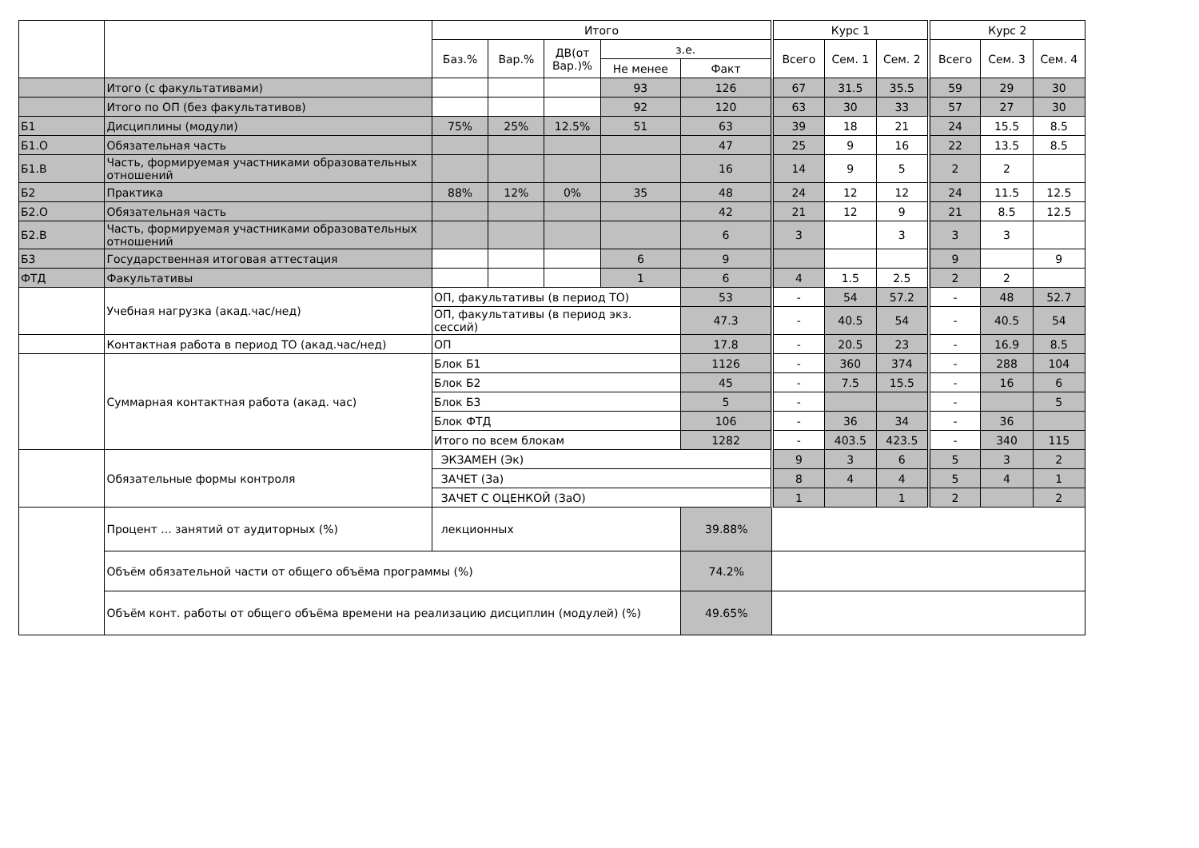| | | Итого | | | | | Курс 1 | | | Курс 2 | | |
| --- | --- | --- | --- | --- | --- | --- | --- | --- | --- | --- | --- | --- |
| | | Баз.% | Вар.% | ДВ(от Вар.)% | з.е. | | Всего | Сем. 1 | Сем. 2 | Всего | Сем. 3 | Сем. 4 |
| | | | | | Не менее | Факт | | | | | | |
| | Итого (с факультативами) | | | | 93 | 126 | 67 | 31.5 | 35.5 | 59 | 29 | 30 |
| | Итого по ОП (без факультативов) | | | | 92 | 120 | 63 | 30 | 33 | 57 | 27 | 30 |
| Б1 | Дисциплины (модули) | 75% | 25% | 12.5% | 51 | 63 | 39 | 18 | 21 | 24 | 15.5 | 8.5 |
| Б1.О | Обязательная часть | | | | | 47 | 25 | 9 | 16 | 22 | 13.5 | 8.5 |
| Б1.В | Часть, формируемая участниками образовательных отношений | | | | | 16 | 14 | 9 | 5 | 2 | 2 | |
| Б2 | Практика | 88% | 12% | 0% | 35 | 48 | 24 | 12 | 12 | 24 | 11.5 | 12.5 |
| Б2.О | Обязательная часть | | | | | 42 | 21 | 12 | 9 | 21 | 8.5 | 12.5 |
| Б2.В | Часть, формируемая участниками образовательных отношений | | | | | 6 | 3 | | 3 | 3 | 3 | |
| Б3 | Государственная итоговая аттестация | | | | 6 | 9 | | | | 9 | | 9 |
| ФТД | Факультативы | | | | 1 | 6 | 4 | 1.5 | 2.5 | 2 | 2 | |
| | Учебная нагрузка (акад.час/нед) | ОП, факультативы (в период ТО) | | | | 53 | - | 54 | 57.2 | - | 48 | 52.7 |
| | | ОП, факультативы (в период экз. сессий) | | | | 47.3 | - | 40.5 | 54 | - | 40.5 | 54 |
| | Контактная работа в период ТО (акад.час/нед) | ОП | | | | 17.8 | - | 20.5 | 23 | - | 16.9 | 8.5 |
| | Суммарная контактная работа (акад. час) | Блок Б1 | | | | 1126 | - | 360 | 374 | - | 288 | 104 |
| | | Блок Б2 | | | | 45 | - | 7.5 | 15.5 | - | 16 | 6 |
| | | Блок Б3 | | | | 5 | - | | | - | | 5 |
| | | Блок ФТД | | | | 106 | - | 36 | 34 | - | 36 | |
| | | Итого по всем блокам | | | | 1282 | - | 403.5 | 423.5 | - | 340 | 115 |
| | Обязательные формы контроля | ЭКЗАМЕН (Эк) | | | | | 9 | 3 | 6 | 5 | 3 | 2 |
| | | ЗАЧЕТ (За) | | | | | 8 | 4 | 4 | 5 | 4 | 1 |
| | | ЗАЧЕТ С ОЦЕНКОЙ (ЗаО) | | | | | 1 | | 1 | 2 | | 2 |
| | Процент ... занятий от аудиторных (%) | лекционных | | | | 39.88% | | | | | | |
| | Объём обязательной части от общего объёма программы (%) | | | | | 74.2% | | | | | | |
| | Объём конт. работы от общего объёма времени на реализацию дисциплин (модулей) (%) | | | | | 49.65% | | | | | | |